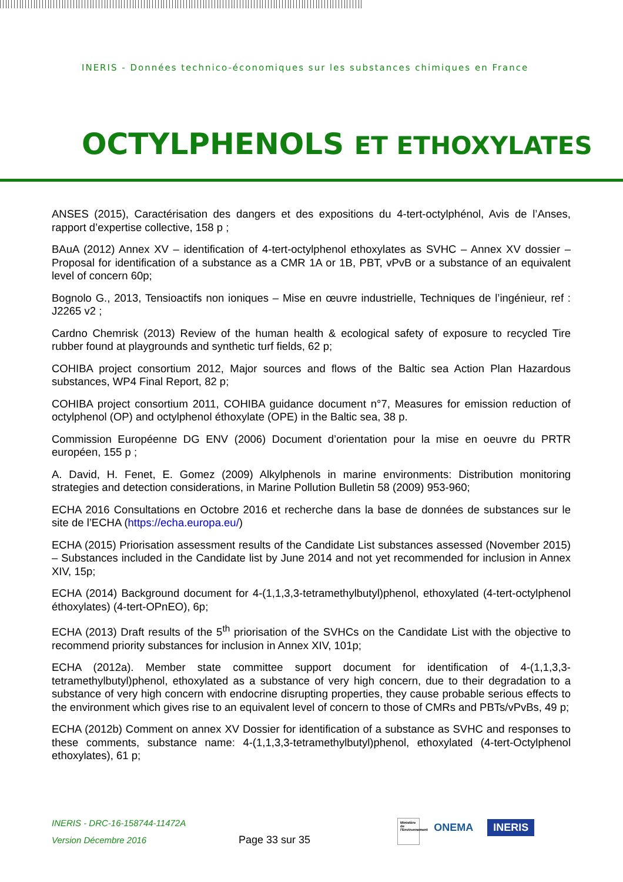INERIS - Données technico-économiques sur les substances chimiques en France
OCTYLPHENOLS ET ETHOXYLATES
ANSES (2015), Caractérisation des dangers et des expositions du 4-tert-octylphénol, Avis de l’Anses, rapport d’expertise collective, 158 p ;
BAuA (2012) Annex XV – identification of 4-tert-octylphenol ethoxylates as SVHC – Annex XV dossier – Proposal for identification of a substance as a CMR 1A or 1B, PBT, vPvB or a substance of an equivalent level of concern 60p;
Bognolo G., 2013, Tensioactifs non ioniques – Mise en œuvre industrielle, Techniques de l’ingénieur, ref : J2265 v2 ;
Cardno Chemrisk (2013) Review of the human health & ecological safety of exposure to recycled Tire rubber found at playgrounds and synthetic turf fields, 62 p;
COHIBA project consortium 2012, Major sources and flows of the Baltic sea Action Plan Hazardous substances, WP4 Final Report, 82 p;
COHIBA project consortium 2011, COHIBA guidance document n°7, Measures for emission reduction of octylphenol (OP) and octylphenol éthoxylate (OPE) in the Baltic sea, 38 p.
Commission Européenne DG ENV (2006) Document d’orientation pour la mise en oeuvre du PRTR européen, 155 p ;
A. David, H. Fenet, E. Gomez (2009) Alkylphenols in marine environments: Distribution monitoring strategies and detection considerations, in Marine Pollution Bulletin 58 (2009) 953-960;
ECHA 2016 Consultations en Octobre 2016 et recherche dans la base de données de substances sur le site de l’ECHA (https://echa.europa.eu/)
ECHA (2015) Priorisation assessment results of the Candidate List substances assessed (November 2015) – Substances included in the Candidate list by June 2014 and not yet recommended for inclusion in Annex XIV, 15p;
ECHA (2014) Background document for 4-(1,1,3,3-tetramethylbutyl)phenol, ethoxylated (4-tert-octylphenol éthoxylates) (4-tert-OPnEO), 6p;
ECHA (2013) Draft results of the 5<sup>th</sup> priorisation of the SVHCs on the Candidate List with the objective to recommend priority substances for inclusion in Annex XIV, 101p;
ECHA (2012a). Member state committee support document for identification of 4-(1,1,3,3-tetramethylbutyl)phenol, ethoxylated as a substance of very high concern, due to their degradation to a substance of very high concern with endocrine disrupting properties, they cause probable serious effects to the environment which gives rise to an equivalent level of concern to those of CMRs and PBTs/vPvBs, 49 p;
ECHA (2012b) Comment on annex XV Dossier for identification of a substance as SVHC and responses to these comments, substance name: 4-(1,1,3,3-tetramethylbutyl)phenol, ethoxylated (4-tert-Octylphenol ethoxylates), 61 p;
INERIS - DRC-16-158744-11472A
Version Décembre 2016
Page 33 sur 35
Ministère de l'Environnement ONEMA INERIS